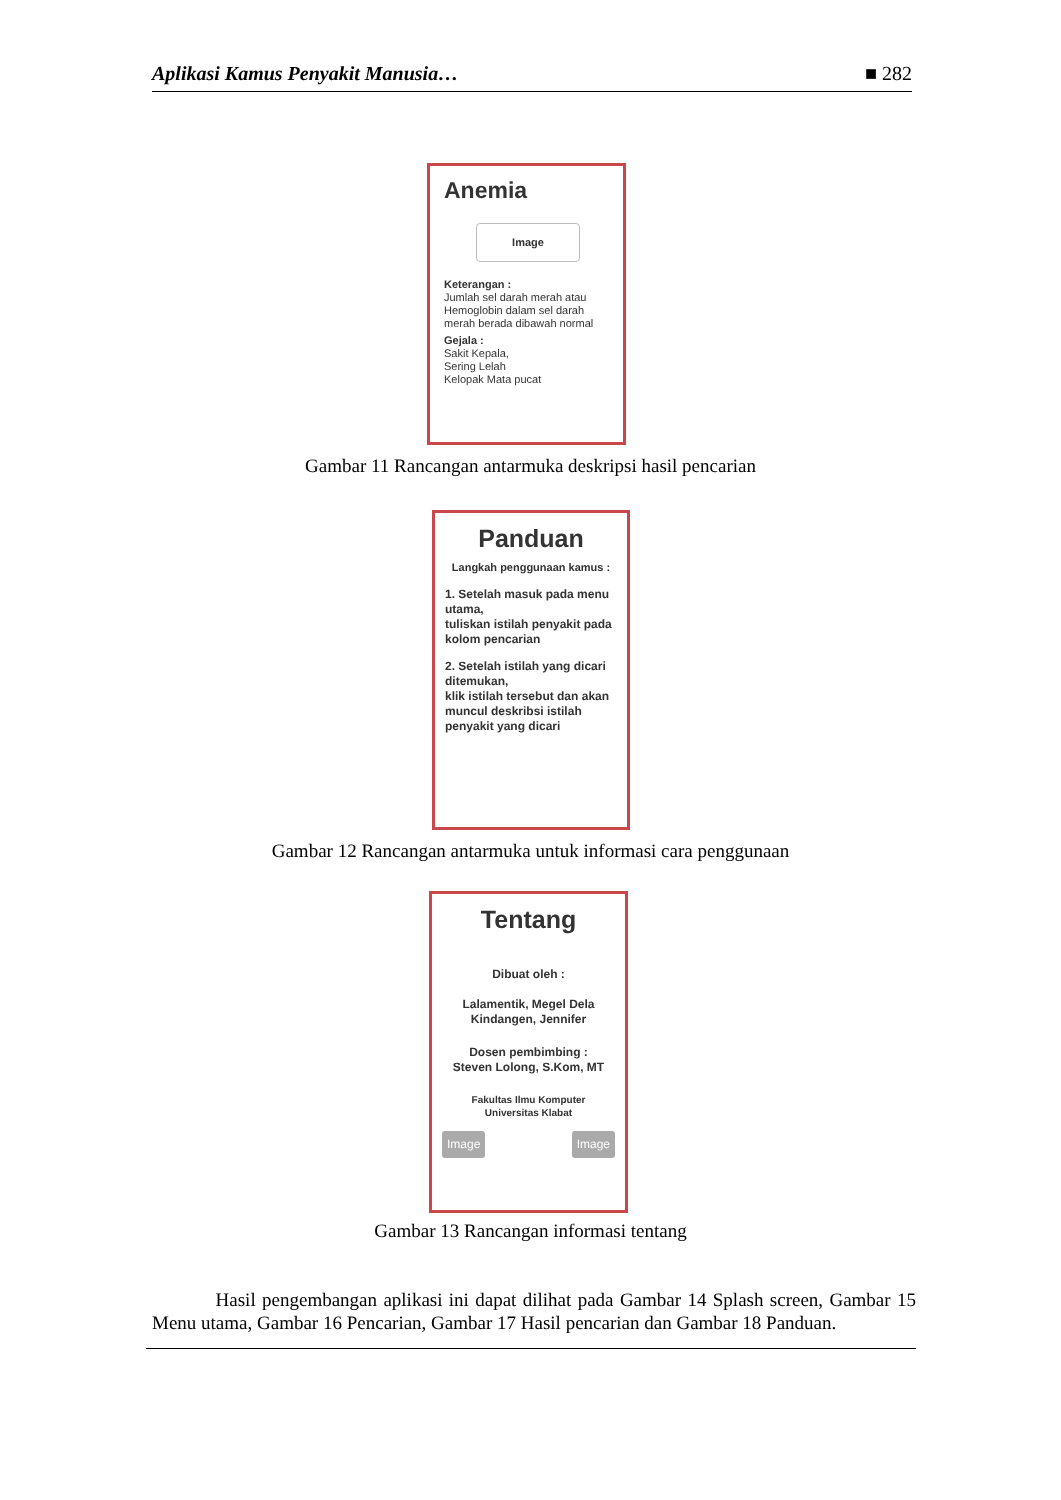Aplikasi Kamus Penyakit Manusia… ■ 282
Anemia
Image
Keterangan :
Jumlah sel darah merah atau Hemoglobin dalam sel darah merah berada dibawah normal
Gejala :
Sakit Kepala,
Sering Lelah
Kelopak Mata pucat
Gambar 11 Rancangan antarmuka deskripsi hasil pencarian
Panduan
Langkah penggunaan kamus :
1. Setelah masuk pada menu utama,
tuliskan istilah penyakit pada kolom pencarian
2. Setelah istilah yang dicari ditemukan,
klik istilah tersebut dan akan muncul deskribsi istilah penyakit yang dicari
Gambar 12 Rancangan antarmuka untuk informasi cara penggunaan
Tentang
Dibuat oleh :
Lalamentik, Megel Dela
Kindangen, Jennifer
Dosen pembimbing :
Steven Lolong, S.Kom, MT
Fakultas Ilmu Komputer
Universitas Klabat
Image Image
Gambar 13 Rancangan informasi tentang
Hasil pengembangan aplikasi ini dapat dilihat pada Gambar 14 Splash screen, Gambar 15 Menu utama, Gambar 16 Pencarian, Gambar 17 Hasil pencarian dan Gambar 18 Panduan.